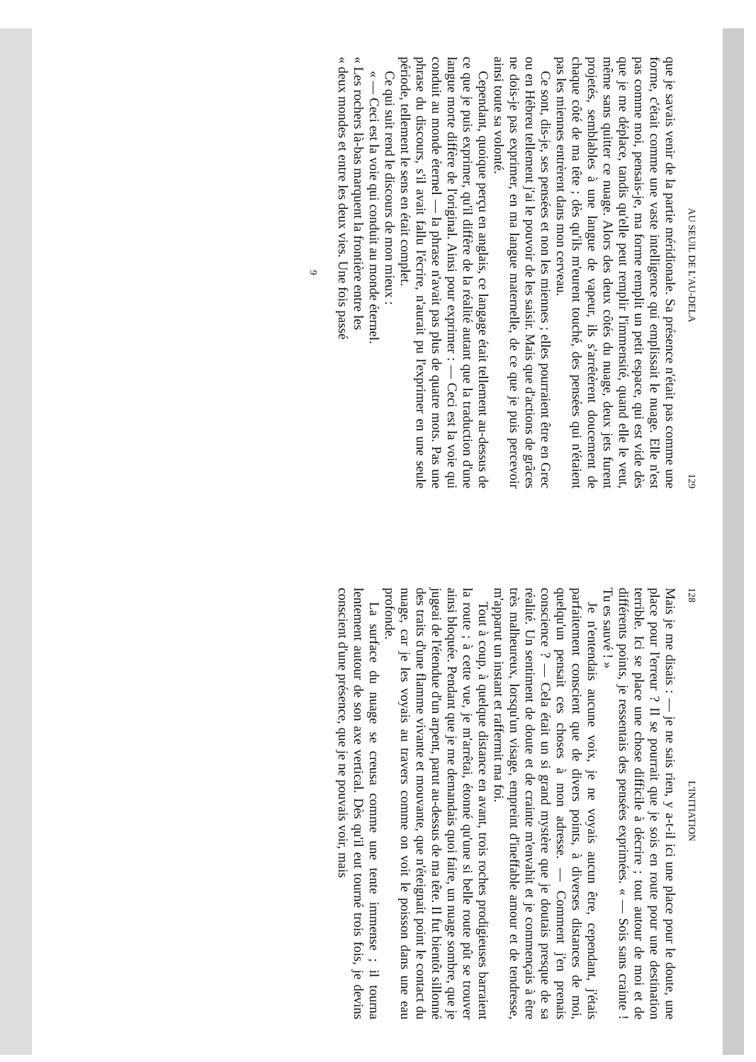128 L'INITIATION
Mais je me disais : — je ne sais rien, y a-t-il ici une place pour le doute, une place pour l'erreur ? Il se pourrait que je sois en route pour une destination terrible. Ici se place une chose difficile à décrire ; tout autour de moi et de différents points, je ressentais des pensées exprimées. « — Sois sans crainte ! Tu es sauvé ! »
Je n'entendais aucune voix, je ne voyais aucun être, cependant, j'étais parfaitement conscient que de divers points, à diverses distances de moi, quelqu'un pensait ces choses à mon adresse. — Comment j'en prenais conscience ? — Cela était un si grand mystère que je doutais presque de sa réalité. Un sentiment de doute et de crainte m'envahit et je commençais à être très malheureux, lorsqu'un visage, empreint d'ineffable amour et de tendresse, m'apparut un instant et raffermit ma foi.
Tout à coup, à quelque distance en avant, trois roches prodigieuses barraient la route ; à cette vue, je m'arrêtai, étonné qu'une si belle route pût se trouver ainsi bloquée. Pendant que je me demandais quoi faire, un nuage sombre, que je jugeai de l'étendue d'un arpent, parut au-dessus de ma tête. Il fut bientôt sillonné des traits d'une flamme vivante et mouvante, que n'éteignait point le contact du nuage, car je les voyais au travers comme on voit le poisson dans une eau profonde.
La surface du nuage se creusa comme une tente immense ; il tourna lentement autour de son axe vertical. Dès qu'il eut tourné trois fois, je devins conscient d'une présence, que je ne pouvais voir, mais
AU SEUIL DE L'AU-DELA 129
que je savais venir de la partie méridionale. Sa présence n'était pas comme une forme, c'était comme une vaste intelligence qui emplissait le nuage. Elle n'est pas comme moi, pensais-je, ma forme remplit un petit espace, qui est vide dès que je me déplace, tandis qu'elle peut remplir l'immensité, quand elle le veut, même sans quitter ce nuage. Alors des deux côtés du nuage, deux jets furent projetés, semblables à une langue de vapeur, ils s'arrêtèrent doucement de chaque côté de ma tête ; dès qu'ils m'eurent touché, des pensées qui n'étaient pas les miennes entrèrent dans mon cerveau.
Ce sont, dis-je, ses pensées et non les miennes ; elles pourraient être en Grec ou en Hébreu tellement j'ai le pouvoir de les saisir. Mais que d'actions de grâces ne dois-je pas exprimer, en ma langue maternelle, de ce que je puis percevoir ainsi toute sa volonté.
Cependant, quoique perçu en anglais, ce langage était tellement au-dessus de ce que je puis exprimer, qu'il diffère de la réalité autant que la traduction d'une langue morte diffère de l'original. Ainsi pour exprimer : — Ceci est la voie qui conduit au monde éternel — la phrase n'avait pas plus de quatre mots. Pas une phrase du discours, s'il avait fallu l'écrire, n'aurait pu l'exprimer en une seule période, tellement le sens en était complet.
Ce qui suit rend le discours de mon mieux :
« — Ceci est la voie qui conduit au monde éternel.
« Les rochers là-bas marquent la frontière entre les
« deux mondes et entre les deux vies. Une fois passé
9